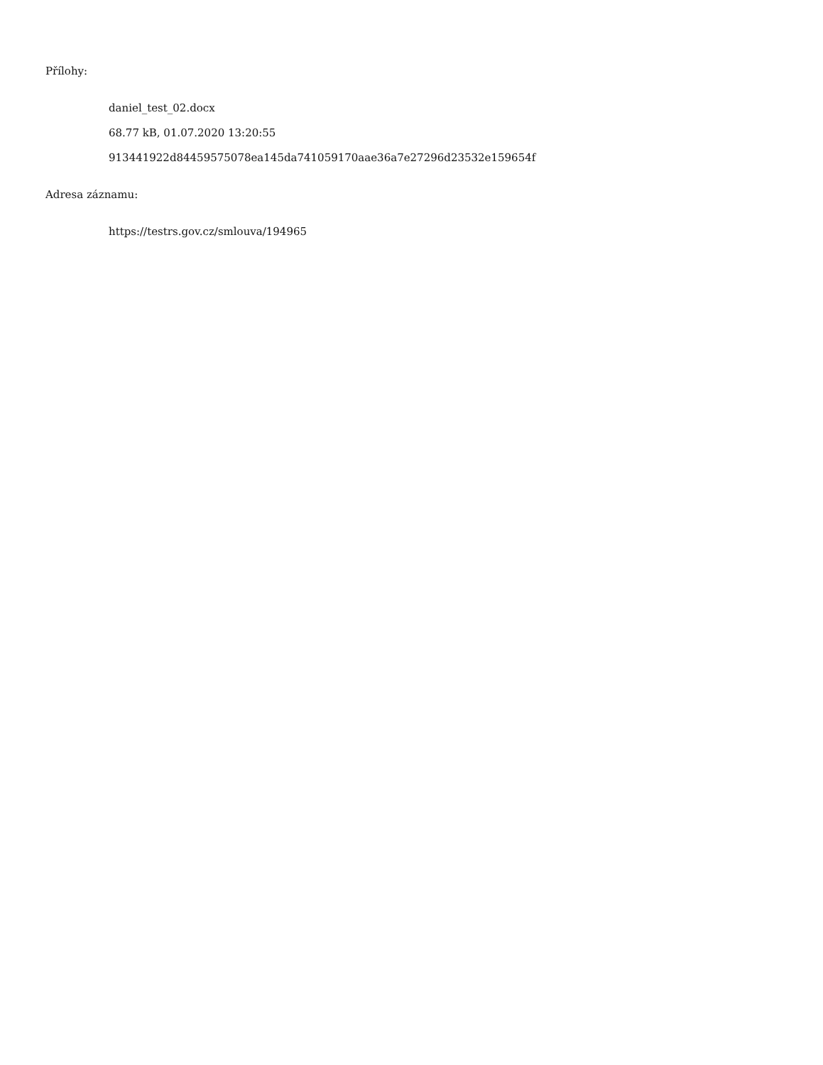Přílohy:
daniel_test_02.docx
68.77 kB, 01.07.2020 13:20:55
913441922d84459575078ea145da741059170aae36a7e27296d23532e159654f
Adresa záznamu:
https://testrs.gov.cz/smlouva/194965